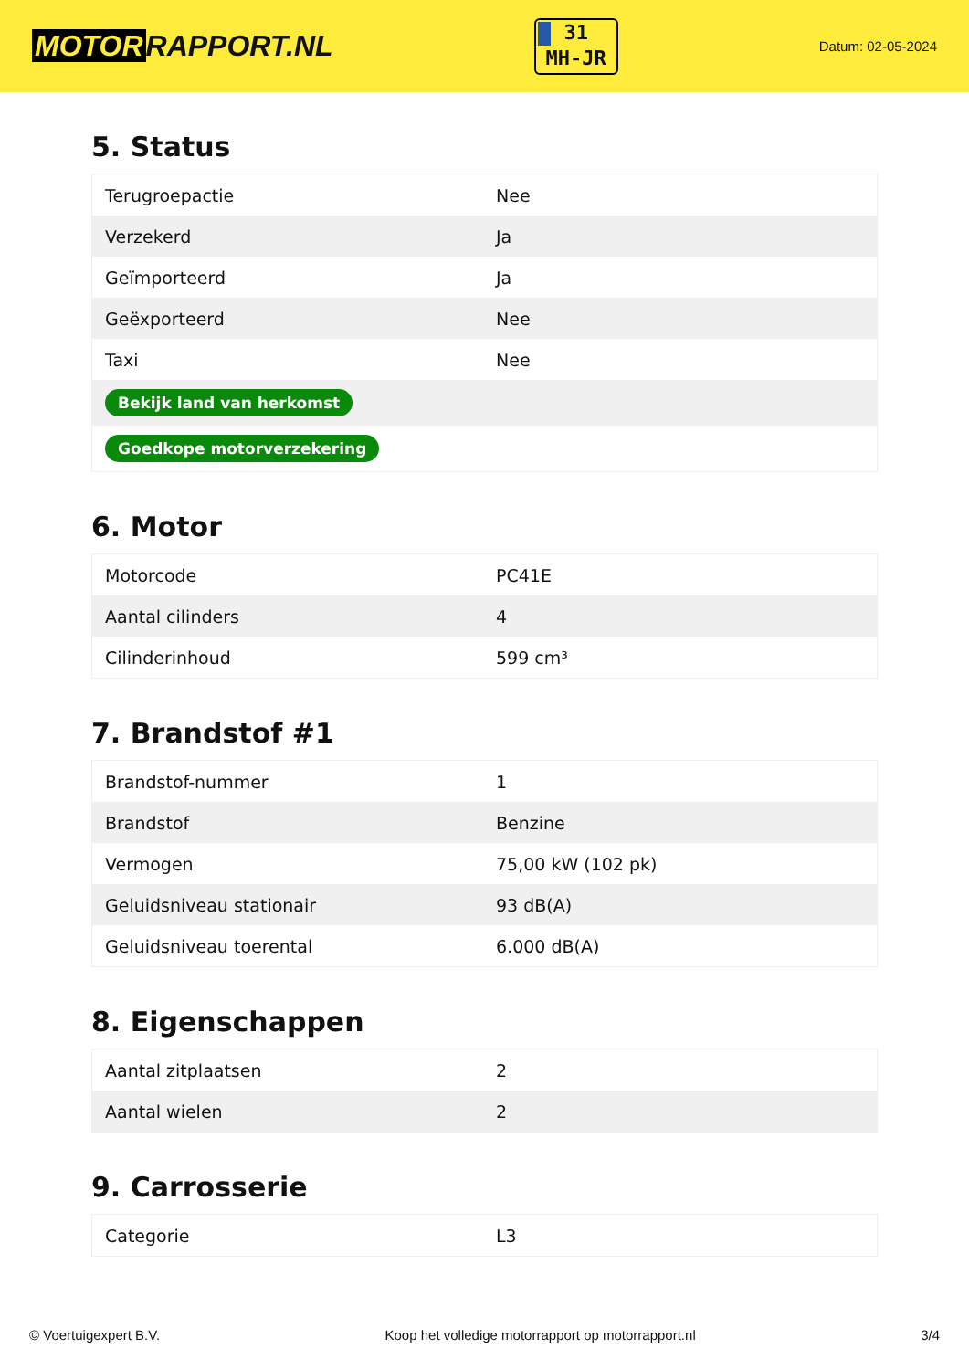MOTOR RAPPORT.NL
31
MH-JR
Datum: 02-05-2024
5. Status
| Terugroepactie | Nee |
| Verzekerd | Ja |
| Geïmporteerd | Ja |
| Geëxporteerd | Nee |
| Taxi | Nee |
| Bekijk land van herkomst | |
| Goedkope motorverzekering | |
6. Motor
| Motorcode | PC41E |
| Aantal cilinders | 4 |
| Cilinderinhoud | 599 cm³ |
7. Brandstof #1
| Brandstof-nummer | 1 |
| Brandstof | Benzine |
| Vermogen | 75,00 kW (102 pk) |
| Geluidsniveau stationair | 93 dB(A) |
| Geluidsniveau toerental | 6.000 dB(A) |
8. Eigenschappen
| Aantal zitplaatsen | 2 |
| Aantal wielen | 2 |
9. Carrosserie
| Categorie | L3 |
© Voertuigexpert B.V. Koop het volledige motorrapport op motorrapport.nl 3/4